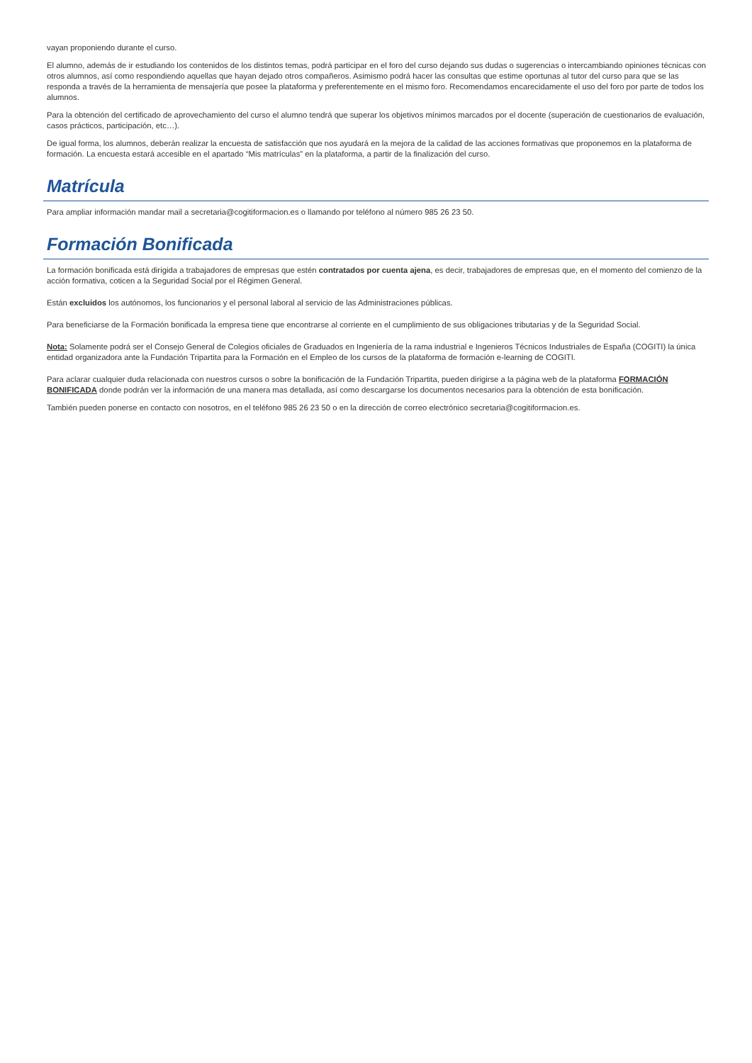vayan proponiendo durante el curso.
El alumno, además de ir estudiando los contenidos de los distintos temas, podrá participar en el foro del curso dejando sus dudas o sugerencias o intercambiando opiniones técnicas con otros alumnos, así como respondiendo aquellas que hayan dejado otros compañeros. Asimismo podrá hacer las consultas que estime oportunas al tutor del curso para que se las responda a través de la herramienta de mensajería que posee la plataforma y preferentemente en el mismo foro. Recomendamos encarecidamente el uso del foro por parte de todos los alumnos.
Para la obtención del certificado de aprovechamiento del curso el alumno tendrá que superar los objetivos mínimos marcados por el docente (superación de cuestionarios de evaluación, casos prácticos, participación, etc…).
De igual forma, los alumnos, deberán realizar la encuesta de satisfacción que nos ayudará en la mejora de la calidad de las acciones formativas que proponemos en la plataforma de formación. La encuesta estará accesible en el apartado “Mis matrículas” en la plataforma, a partir de la finalización del curso.
Matrícula
Para ampliar información mandar mail a secretaria@cogitiformacion.es o llamando por teléfono al número 985 26 23 50.
Formación Bonificada
La formación bonificada está dirigida a trabajadores de empresas que estén contratados por cuenta ajena, es decir, trabajadores de empresas que, en el momento del comienzo de la acción formativa, coticen a la Seguridad Social por el Régimen General.
Están excluidos los autónomos, los funcionarios y el personal laboral al servicio de las Administraciones públicas.
Para beneficiarse de la Formación bonificada la empresa tiene que encontrarse al corriente en el cumplimiento de sus obligaciones tributarias y de la Seguridad Social.
Nota: Solamente podrá ser el Consejo General de Colegios oficiales de Graduados en Ingeniería de la rama industrial e Ingenieros Técnicos Industriales de España (COGITI) la única entidad organizadora ante la Fundación Tripartita para la Formación en el Empleo de los cursos de la plataforma de formación e-learning de COGITI.
Para aclarar cualquier duda relacionada con nuestros cursos o sobre la bonificación de la Fundación Tripartita, pueden dirigirse a la página web de la plataforma FORMACIÓN BONIFICADA donde podrán ver la información de una manera mas detallada, así como descargarse los documentos necesarios para la obtención de esta bonificación.
También pueden ponerse en contacto con nosotros, en el teléfono 985 26 23 50 o en la dirección de correo electrónico secretaria@cogitiformacion.es.